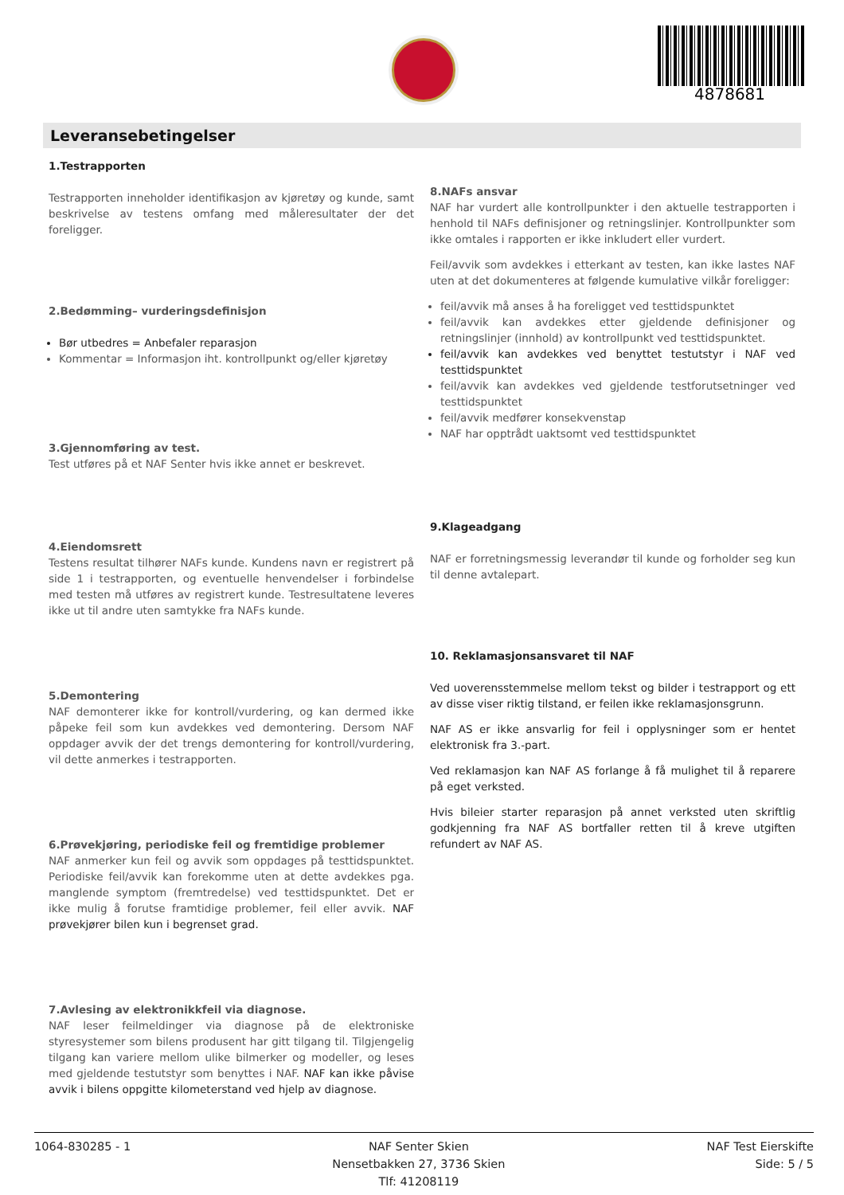4878681
Leveransebetingelser
1.Testrapporten
Testrapporten inneholder identifikasjon av kjøretøy og kunde, samt beskrivelse av testens omfang med måleresultater der det foreligger.
2.Bedømming– vurderingsdefinisjon
Bør utbedres = Anbefaler reparasjon
Kommentar = Informasjon iht. kontrollpunkt og/eller kjøretøy
3.Gjennomføring av test.
Test utføres på et NAF Senter hvis ikke annet er beskrevet.
4.Eiendomsrett
Testens resultat tilhører NAFs kunde. Kundens navn er registrert på side 1 i testrapporten, og eventuelle henvendelser i forbindelse med testen må utføres av registrert kunde. Testresultatene leveres ikke ut til andre uten samtykke fra NAFs kunde.
5.Demontering
NAF demonterer ikke for kontroll/vurdering, og kan dermed ikke påpeke feil som kun avdekkes ved demontering. Dersom NAF oppdager avvik der det trengs demontering for kontroll/vurdering, vil dette anmerkes i testrapporten.
6.Prøvekjøring, periodiske feil og fremtidige problemer
NAF anmerker kun feil og avvik som oppdages på testtidspunktet. Periodiske feil/avvik kan forekomme uten at dette avdekkes pga. manglende symptom (fremtredelse) ved testtidspunktet. Det er ikke mulig å forutse framtidige problemer, feil eller avvik. NAF prøvekjører bilen kun i begrenset grad.
7.Avlesing av elektronikkfeil via diagnose.
NAF leser feilmeldinger via diagnose på de elektroniske styresystemer som bilens produsent har gitt tilgang til. Tilgjengelig tilgang kan variere mellom ulike bilmerker og modeller, og leses med gjeldende testutstyr som benyttes i NAF. NAF kan ikke påvise avvik i bilens oppgitte kilometerstand ved hjelp av diagnose.
8.NAFs ansvar
NAF har vurdert alle kontrollpunkter i den aktuelle testrapporten i henhold til NAFs definisjoner og retningslinjer. Kontrollpunkter som ikke omtales i rapporten er ikke inkludert eller vurdert.
Feil/avvik som avdekkes i etterkant av testen, kan ikke lastes NAF uten at det dokumenteres at følgende kumulative vilkår foreligger:
feil/avvik må anses å ha foreligget ved testtidspunktet
feil/avvik kan avdekkes etter gjeldende definisjoner og retningslinjer (innhold) av kontrollpunkt ved testtidspunktet.
feil/avvik kan avdekkes ved benyttet testutstyr i NAF ved testtidspunktet
feil/avvik kan avdekkes ved gjeldende testforutsetninger ved testtidspunktet
feil/avvik medfører konsekvenstap
NAF har opptrådt uaktsomt ved testtidspunktet
9.Klageadgang
NAF er forretningsmessig leverandør til kunde og forholder seg kun til denne avtalepart.
10. Reklamasjonsansvaret til NAF
Ved uoverensstemmelse mellom tekst og bilder i testrapport og ett av disse viser riktig tilstand, er feilen ikke reklamasjonsgrunn.
NAF AS er ikke ansvarlig for feil i opplysninger som er hentet elektronisk fra 3.-part.
Ved reklamasjon kan NAF AS forlange å få mulighet til å reparere på eget verksted.
Hvis bileier starter reparasjon på annet verksted uten skriftlig godkjenning fra NAF AS bortfaller retten til å kreve utgiften refundert av NAF AS.
1064-830285 - 1 NAF Senter Skien
Nensetbakken 27, 3736 Skien
Tlf: 41208119
NAF Test Eierskifte
Side: 5 / 5